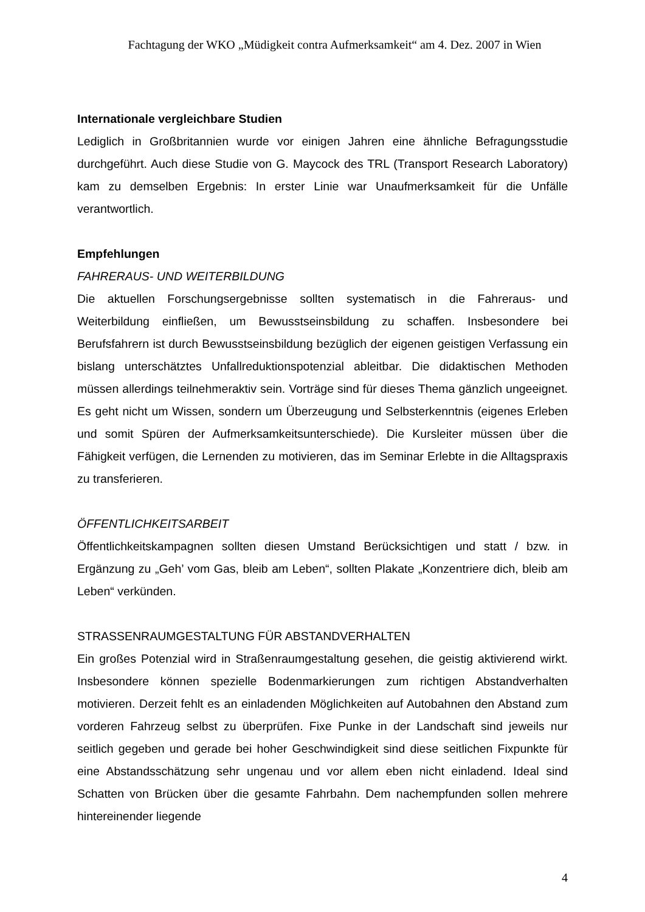Fachtagung der WKO „Müdigkeit contra Aufmerksamkeit“ am 4. Dez. 2007 in Wien
Internationale vergleichbare Studien
Lediglich in Großbritannien wurde vor einigen Jahren eine ähnliche Befragungsstudie durchgeführt. Auch diese Studie von G. Maycock des TRL (Transport Research Laboratory) kam zu demselben Ergebnis: In erster Linie war Unaufmerksamkeit für die Unfälle verantwortlich.
Empfehlungen
FAHRERAUS- UND WEITERBILDUNG
Die aktuellen Forschungsergebnisse sollten systematisch in die Fahreraus- und Weiterbildung einfließen, um Bewusstseinsbildung zu schaffen. Insbesondere bei Berufsfahrern ist durch Bewusstseinsbildung bezüglich der eigenen geistigen Verfassung ein bislang unterschätztes Unfallreduktionspotenzial ableitbar. Die didaktischen Methoden müssen allerdings teilnehmeraktiv sein. Vorträge sind für dieses Thema gänzlich ungeeignet. Es geht nicht um Wissen, sondern um Überzeugung und Selbsterkenntnis (eigenes Erleben und somit Spüren der Aufmerksamkeitsunterschiede). Die Kursleiter müssen über die Fähigkeit verfügen, die Lernenden zu motivieren, das im Seminar Erlebte in die Alltagspraxis zu transferieren.
ÖFFENTLICHKEITSARBEIT
Öffentlichkeitskampagnen sollten diesen Umstand Berücksichtigen und statt / bzw. in Ergänzung zu „Geh’ vom Gas, bleib am Leben“, sollten Plakate „Konzentriere dich, bleib am Leben“ verkünden.
STRASSENRAUMGESTALTUNG FÜR ABSTANDVERHALTEN
Ein großes Potenzial wird in Straßenraumgestaltung gesehen, die geistig aktivierend wirkt. Insbesondere können spezielle Bodenmarkierungen zum richtigen Abstandverhalten motivieren. Derzeit fehlt es an einladenden Möglichkeiten auf Autobahnen den Abstand zum vorderen Fahrzeug selbst zu überprüfen. Fixe Punke in der Landschaft sind jeweils nur seitlich gegeben und gerade bei hoher Geschwindigkeit sind diese seitlichen Fixpunkte für eine Abstandsschätzung sehr ungenau und vor allem eben nicht einladend. Ideal sind Schatten von Brücken über die gesamte Fahrbahn. Dem nachempfunden sollen mehrere hintereinender liegende
4